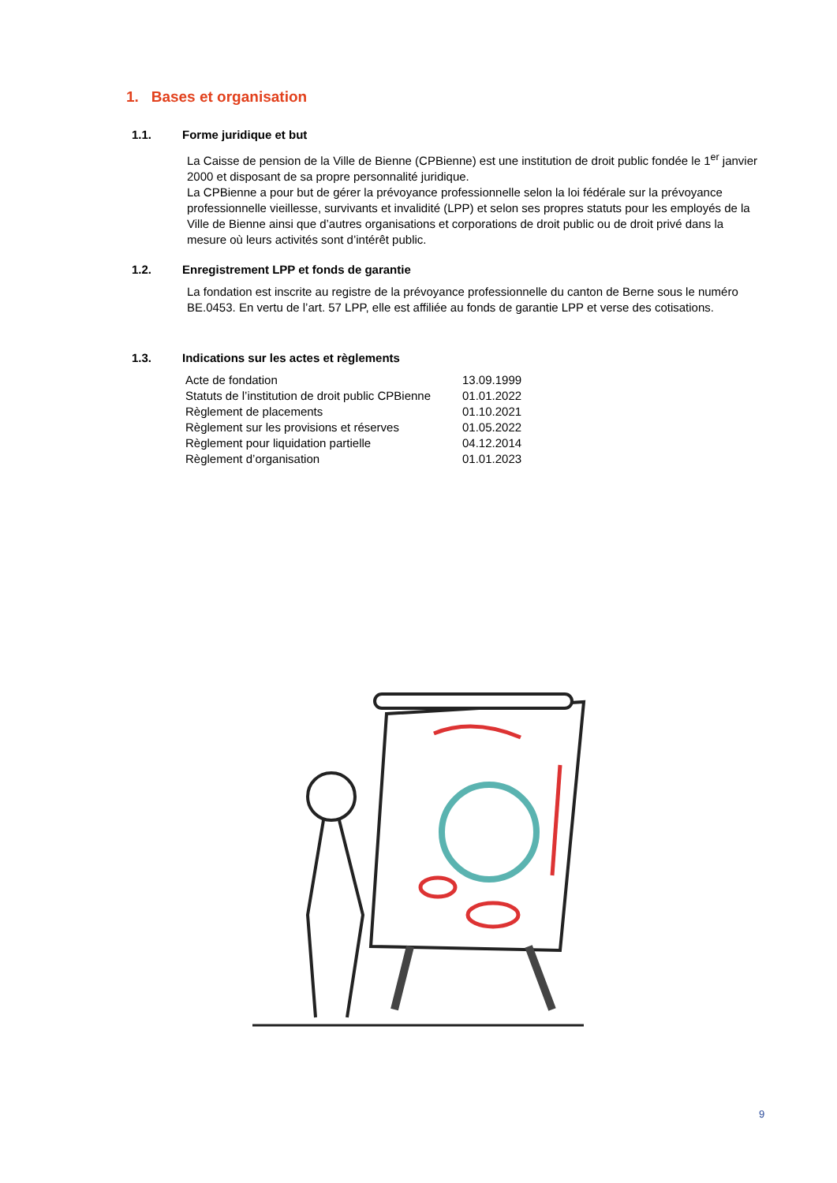1. Bases et organisation
1.1. Forme juridique et but
La Caisse de pension de la Ville de Bienne (CPBienne) est une institution de droit public fondée le 1<sup>er</sup> janvier 2000 et disposant de sa propre personnalité juridique.
La CPBienne a pour but de gérer la prévoyance professionnelle selon la loi fédérale sur la prévoyance professionnelle vieillesse, survivants et invalidité (LPP) et selon ses propres statuts pour les employés de la Ville de Bienne ainsi que d’autres organisations et corporations de droit public ou de droit privé dans la mesure où leurs activités sont d’intérêt public.
1.2. Enregistrement LPP et fonds de garantie
La fondation est inscrite au registre de la prévoyance professionnelle du canton de Berne sous le numéro BE.0453. En vertu de l’art. 57 LPP, elle est affiliée au fonds de garantie LPP et verse des cotisations.
1.3. Indications sur les actes et règlements
| Acte de fondation | 13.09.1999 |
| Statuts de l’institution de droit public CPBienne | 01.01.2022 |
| Règlement de placements | 01.10.2021 |
| Règlement sur les provisions et réserves | 01.05.2022 |
| Règlement pour liquidation partielle | 04.12.2014 |
| Règlement d’organisation | 01.01.2023 |
9